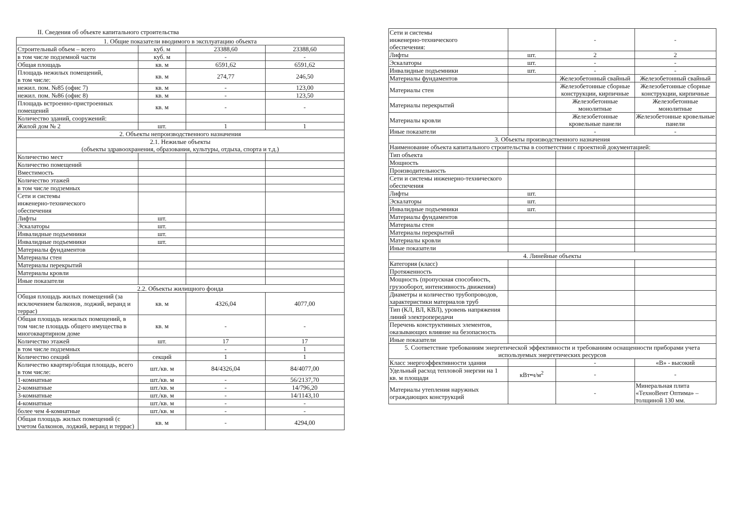II. Сведения об объекте капитального строительства
| 1. Общие показатели вводимого в эксплуатацию объекта | | | |
| --- | --- | --- | --- |
| Строительный объем – всего | куб. м | 23388,60 | 23388,60 |
| в том числе подземной части | куб. м | - | - |
| Общая площадь | кв. м | 6591,62 | 6591,62 |
| Площадь нежилых помещений, в том числе: | кв. м | 274,77 | 246,50 |
| нежил. пом. №85 (офис 7) | кв. м | - | 123,00 |
| нежил. пом. №86 (офис 8) | кв. м | - | 123,50 |
| Площадь встроенно-пристроенных помещений | кв. м | - | - |
| Количество зданий, сооружений: | | | |
| Жилой дом № 2 | шт. | 1 | 1 |
| 2. Объекты непроизводственного назначения | | | |
| 2.1. Нежилые объекты (объекты здравоохранения, образования, культуры, отдыха, спорта и т.д.) | | | |
| Количество мест | | | |
| Количество помещений | | | |
| Вместимость | | | |
| Количество этажей | | | |
| в том числе подземных | | | |
| Сети и системы инженерно-технического обеспечения | | | |
| Лифты | шт. | | |
| Эскалаторы | шт. | | |
| Инвалидные подъемники | шт. | | |
| Инвалидные подъемники | шт. | | |
| Материалы фундаментов | | | |
| Материалы стен | | | |
| Материалы перекрытий | | | |
| Материалы кровли | | | |
| Иные показатели | | | |
| 2.2. Объекты жилищного фонда | | | |
| Общая площадь жилых помещений (за исключением балконов, лоджий, веранд и террас) | кв. м | 4326,04 | 4077,00 |
| Общая площадь нежилых помещений, в том числе площадь общего имущества в многоквартирном доме | кв. м | - | - |
| Количество этажей | шт. | 17 | 17 |
| в том числе подземных | | - | 1 |
| Количество секций | секций | 1 | 1 |
| Количество квартир/общая площадь, всего в том числе: | шт./кв. м | 84/4326,04 | 84/4077,00 |
| 1-комнатные | шт./кв. м | - | 56/2137,70 |
| 2-комнатные | шт./кв. м | - | 14/796,20 |
| 3-комнатные | шт./кв. м | - | 14/1143,10 |
| 4-комнатные | шт./кв. м | - | - |
| более чем 4-комнатные | шт./кв. м | - | - |
| Общая площадь жилых помещений (с учетом балконов, лоджий, веранд и террас) | кв. м | - | 4294,00 |
| Сети и системы инженерно-технического обеспечения: | | - | - |
| Лифты | шт. | 2 | 2 |
| Эскалаторы | шт. | - | - |
| Инвалидные подъемники | шт. | - | - |
| Материалы фундаментов | | Железобетонный свайный | Железобетонный свайный |
| Материалы стен | | Железобетонные сборные конструкции, кирпичные | Железобетонные сборные конструкции, кирпичные |
| Материалы перекрытий | | Железобетонные монолитные | Железобетонные монолитные |
| Материалы кровли | | Железобетонные кровельные панели | Железобетонные кровельные панели |
| Иные показатели | | - | - |
| 3. Объекты производственного назначения | | | |
| Наименование объекта капитального строительства в соответствии с проектной документацией: | | | |
| Тип объекта | | | |
| Мощность | | | |
| Производительность | | | |
| Сети и системы инженерно-технического обеспечения | | | |
| Лифты | шт. | | |
| Эскалаторы | шт. | | |
| Инвалидные подъемники | шт. | | |
| Материалы фундаментов | | | |
| Материалы стен | | | |
| Материалы перекрытий | | | |
| Материалы кровли | | | |
| Иные показатели | | | |
| 4. Линейные объекты | | | |
| Категория (класс) | | | |
| Протяженность | | | |
| Мощность (пропускная способность, грузооборот, интенсивность движения) | | | |
| Диаметры и количество трубопроводов, характеристики материалов труб | | | |
| Тип (КЛ, ВЛ, КВЛ), уровень напряжения линий электропередачи | | | |
| Перечень конструктивных элементов, оказывающих влияние на безопасность | | | |
| Иные показатели | | | |
| 5. Соответствие требованиям энергетической эффективности и требованиям оснащенности приборами учета используемых энергетических ресурсов | | | |
| Класс энергоэффективности здания | | - | «В» - высокий |
| Удельный расход тепловой энергии на 1 кв. м площади | кВт•ч/м<sup>2</sup> | - | - |
| Материалы утепления наружных ограждающих конструкций | | - | Минеральная плита «ТехноВент Оптима» – толщиной 130 мм. |